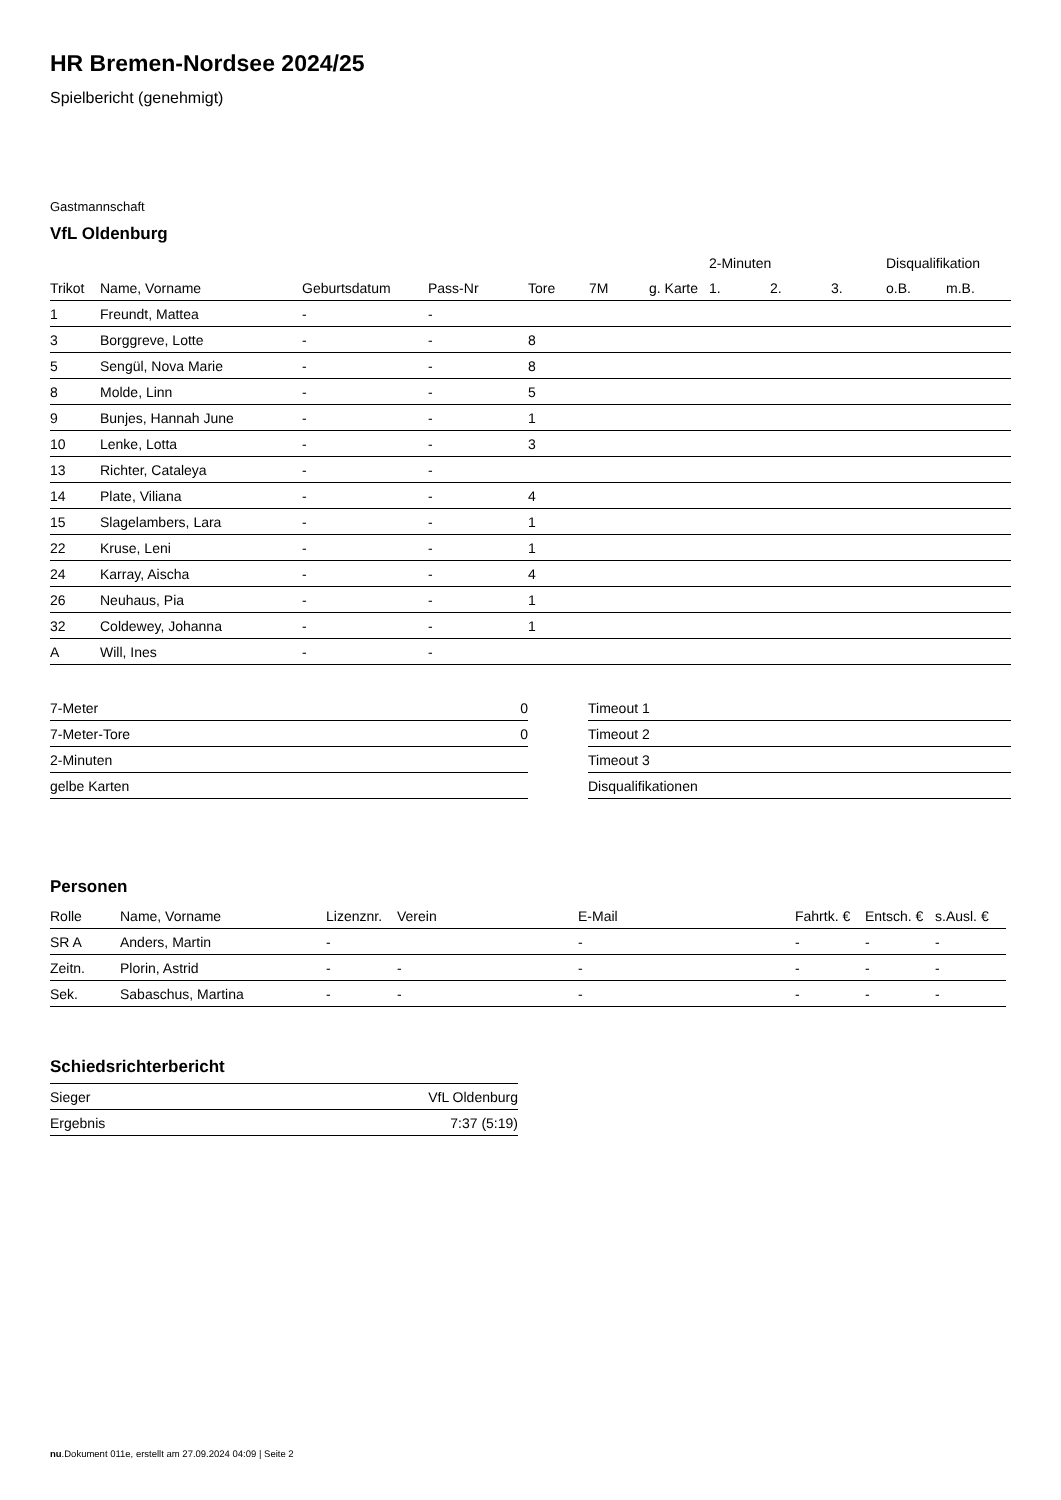HR Bremen-Nordsee 2024/25
Spielbericht (genehmigt)
Gastmannschaft
VfL Oldenburg
| | | | | | | | 2-Minuten | | | Disqualifikation | |
| --- | --- | --- | --- | --- | --- | --- | --- | --- | --- | --- | --- |
| Trikot | Name, Vorname | Geburtsdatum | Pass-Nr | Tore | 7M | g. Karte | 1. | 2. | 3. | o.B. | m.B. |
| 1 | Freundt, Mattea | - | - | | | | | | | | |
| 3 | Borggreve, Lotte | - | - | 8 | | | | | | | |
| 5 | Sengül, Nova Marie | - | - | 8 | | | | | | | |
| 8 | Molde, Linn | - | - | 5 | | | | | | | |
| 9 | Bunjes, Hannah June | - | - | 1 | | | | | | | |
| 10 | Lenke, Lotta | - | - | 3 | | | | | | | |
| 13 | Richter, Cataleya | - | - | | | | | | | | |
| 14 | Plate, Viliana | - | - | 4 | | | | | | | |
| 15 | Slagelambers, Lara | - | - | 1 | | | | | | | |
| 22 | Kruse, Leni | - | - | 1 | | | | | | | |
| 24 | Karray, Aischa | - | - | 4 | | | | | | | |
| 26 | Neuhaus, Pia | - | - | 1 | | | | | | | |
| 32 | Coldewey, Johanna | - | - | 1 | | | | | | | |
| A | Will, Ines | - | - | | | | | | | | |
| 7-Meter | 0 |
| 7-Meter-Tore | 0 |
| 2-Minuten | |
| gelbe Karten | |
| Timeout 1 |
| Timeout 2 |
| Timeout 3 |
| Disqualifikationen |
Personen
| Rolle | Name, Vorname | Lizenznr. | Verein | E-Mail | Fahrtk. € | Entsch. € | s.Ausl. € |
| --- | --- | --- | --- | --- | --- | --- | --- |
| SR A | Anders, Martin | - | | - | - | - | - |
| Zeitn. | Plorin, Astrid | - | - | - | - | - | - |
| Sek. | Sabaschus, Martina | - | - | - | - | - | - |
Schiedsrichterbericht
| Sieger | VfL Oldenburg |
| Ergebnis | 7:37 (5:19) |
nu.Dokument 011e, erstellt am 27.09.2024 04:09 | Seite 2